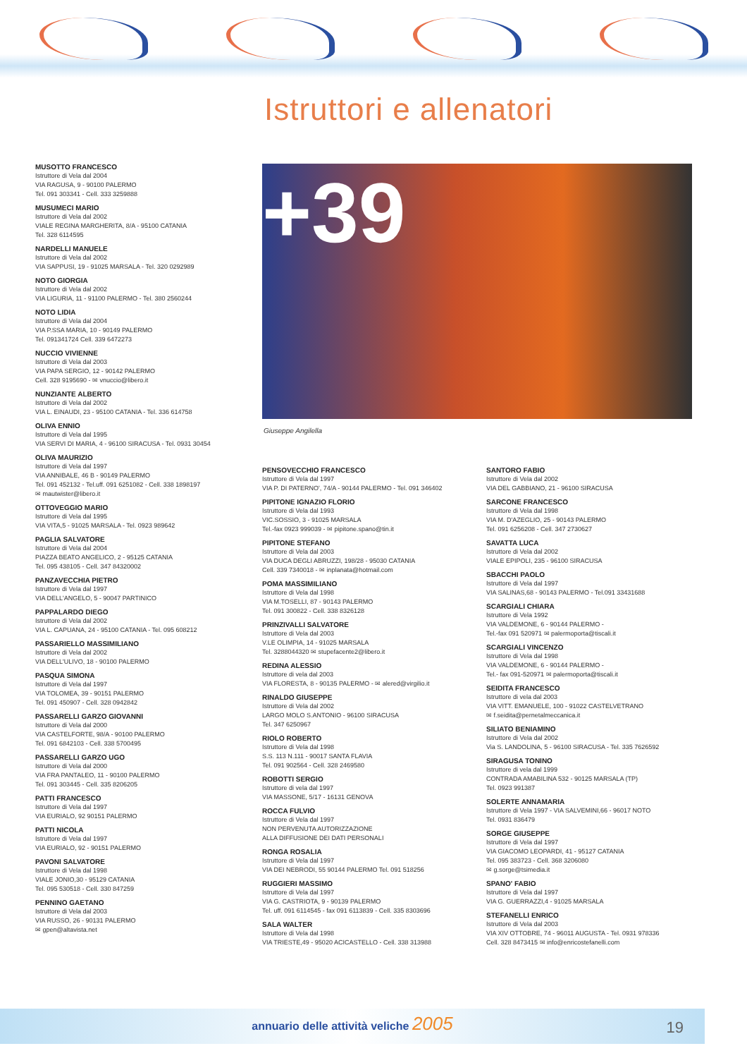Istruttori e allenatori
MUSOTTO FRANCESCO
Istruttore di Vela dal 2004
VIA RAGUSA, 9 - 90100 PALERMO
Tel. 091 303341 - Cell. 333 3259888
MUSUMECI MARIO
Istruttore di Vela dal 2002
VIALE REGINA MARGHERITA, 8/A - 95100 CATANIA
Tel. 328 6114595
NARDELLI MANUELE
Istruttore di Vela dal 2002
VIA SAPPUSI, 19 - 91025 MARSALA - Tel. 320 0292989
NOTO GIORGIA
Istruttore di Vela dal 2002
VIA LIGURIA, 11 - 91100 PALERMO - Tel. 380 2560244
NOTO LIDIA
Istruttore di Vela dal 2004
VIA P.SSA MARIA, 10 - 90149 PALERMO
Tel. 091341724 Cell. 339 6472273
NUCCIO VIVIENNE
Istruttore di Vela dal 2003
VIA PAPA SERGIO, 12 - 90142 PALERMO
Cell. 328 9195690 - ✉ vnuccio@libero.it
NUNZIANTE ALBERTO
Istruttore di Vela dal 2002
VIA L. EINAUDI, 23 - 95100 CATANIA - Tel. 336 614758
OLIVA ENNIO
Istruttore di Vela dal 1995
VIA SERVI DI MARIA, 4 - 96100 SIRACUSA - Tel. 0931 30454
OLIVA MAURIZIO
Istruttore di Vela dal 1997
VIA ANNIBALE, 46 B - 90149 PALERMO
Tel. 091 452132 - Tel.uff. 091 6251082 - Cell. 338 1898197
✉ mautwister@libero.it
OTTOVEGGIO MARIO
Istruttore di Vela dal 1995
VIA VITA,5 - 91025 MARSALA - Tel. 0923 989642
PAGLIA SALVATORE
Istruttore di Vela dal 2004
PIAZZA BEATO ANGELICO, 2 - 95125 CATANIA
Tel. 095 438105 - Cell. 347 84320002
PANZAVECCHIA PIETRO
Istruttore di Vela dal 1997
VIA DELL'ANGELO, 5 - 90047 PARTINICO
PAPPALARDO DIEGO
Istruttore di Vela dal 2002
VIA L. CAPUANA, 24 - 95100 CATANIA - Tel. 095 608212
PASSARIELLO MASSIMILIANO
Istruttore di Vela dal 2002
VIA DELL'ULIVO, 18 - 90100 PALERMO
PASQUA SIMONA
Istruttore di Vela dal 1997
VIA TOLOMEA, 39 - 90151 PALERMO
Tel. 091 450907 - Cell. 328 0942842
PASSARELLI GARZO GIOVANNI
Istruttore di Vela dal 2000
VIA CASTELFORTE, 98/A - 90100 PALERMO
Tel. 091 6842103 - Cell. 338 5700495
PASSARELLI GARZO UGO
Istruttore di Vela dal 2000
VIA FRA PANTALEO, 11 - 90100 PALERMO
Tel. 091 303445 - Cell. 335 8206205
PATTI FRANCESCO
Istruttore di Vela dal 1997
VIA EURIALO, 92 90151 PALERMO
PATTI NICOLA
Istruttore di Vela dal 1997
VIA EURIALO, 92 - 90151 PALERMO
PAVONI SALVATORE
Istruttore di Vela dal 1998
VIALE JONIO,30 - 95129 CATANIA
Tel. 095 530518 - Cell. 330 847259
PENNINO GAETANO
Istruttore di Vela dal 2003
VIA RUSSO, 26 - 90131 PALERMO
✉ gpen@altavista.net
+39
Giuseppe Angilella
PENSOVECCHIO FRANCESCO
Istruttore di Vela dal 1997
VIA P. DI PATERNO', 74/A - 90144 PALERMO - Tel. 091 346402
PIPITONE IGNAZIO FLORIO
Istruttore di Vela dal 1993
VIC.SOSSIO, 3 - 91025 MARSALA
Tel.-fax 0923 999039 - ✉ pipitone.spano@tin.it
PIPITONE STEFANO
Istruttore di Vela dal 2003
VIA DUCA DEGLI ABRUZZI, 198/28 - 95030 CATANIA
Cell. 339 7340018 - ✉ inplanata@hotmail.com
POMA MASSIMILIANO
Istruttore di Vela dal 1998
VIA M.TOSELLI, 87 - 90143 PALERMO
Tel. 091 300822 - Cell. 338 8326128
PRINZIVALLI SALVATORE
Istruttore di Vela dal 2003
V.LE OLIMPIA, 14 - 91025 MARSALA
Tel. 3288044320 ✉ stupefacente2@libero.it
REDINA ALESSIO
Istruttore di vela dal 2003
VIA FLORESTA, 8 - 90135 PALERMO - ✉ alered@virgilio.it
RINALDO GIUSEPPE
Istruttore di Vela dal 2002
LARGO MOLO S.ANTONIO - 96100 SIRACUSA
Tel. 347 6250967
RIOLO ROBERTO
Istruttore di Vela dal 1998
S.S. 113 N.111 - 90017 SANTA FLAVIA
Tel. 091 902564 - Cell. 328 2469580
ROBOTTI SERGIO
Istruttore di vela dal 1997
VIA MASSONE, 5/17 - 16131 GENOVA
ROCCA FULVIO
Istruttore di Vela dal 1997
NON PERVENUTA AUTORIZZAZIONE
ALLA DIFFUSIONE DEI DATI PERSONALI
RONGA ROSALIA
Istruttore di Vela dal 1997
VIA DEI NEBRODI, 55 90144 PALERMO Tel. 091 518256
RUGGIERI MASSIMO
Istruttore di Vela dal 1997
VIA G. CASTRIOTA, 9 - 90139 PALERMO
Tel. uff. 091 6114545 - fax 091 6113839 - Cell. 335 8303696
SALA WALTER
Istruttore di Vela dal 1998
VIA TRIESTE,49 - 95020 ACICASTELLO - Cell. 338 313988
SANTORO FABIO
Istruttore di Vela dal 2002
VIA DEL GABBIANO, 21 - 96100 SIRACUSA
SARCONE FRANCESCO
Istruttore di Vela dal 1998
VIA M. D'AZEGLIO, 25 - 90143 PALERMO
Tel. 091 6256208 - Cell. 347 2730627
SAVATTA LUCA
Istruttore di Vela dal 2002
VIALE EPIPOLI, 235 - 96100 SIRACUSA
SBACCHI PAOLO
Istruttore di Vela dal 1997
VIA SALINAS,68 - 90143 PALERMO - Tel.091 33431688
SCARGIALI CHIARA
Istruttore di Vela 1992
VIA VALDEMONE, 6 - 90144 PALERMO -
Tel.-fax 091 520971 ✉ palermoporta@tiscali.it
SCARGIALI VINCENZO
Istruttore di Vela dal 1998
VIA VALDEMONE, 6 - 90144 PALERMO -
Tel.- fax 091-520971 ✉ palermoporta@tiscali.it
SEIDITA FRANCESCO
Istruttore di vela dal 2003
VIA VITT. EMANUELE, 100 - 91022 CASTELVETRANO
✉ f.seidita@pernetalmeccanica.it
SILIATO BENIAMINO
Istruttore di Vela dal 2002
Via S. LANDOLINA, 5 - 96100 SIRACUSA - Tel. 335 7626592
SIRAGUSA TONINO
Istruttore di vela dal 1999
CONTRADA AMABILINA 532 - 90125 MARSALA (TP)
Tel. 0923 991387
SOLERTE ANNAMARIA
Istruttore di Vela 1997 - VIA SALVEMINI,66 - 96017 NOTO
Tel. 0931 836479
SORGE GIUSEPPE
Istruttore di Vela dal 1997
VIA GIACOMO LEOPARDI, 41 - 95127 CATANIA
Tel. 095 383723 - Cell. 368 3206080
✉ g.sorge@tsimedia.it
SPANO' FABIO
Istruttore di Vela dal 1997
VIA G. GUERRAZZI,4 - 91025 MARSALA
STEFANELLI ENRICO
Istruttore di Vela dal 2003
VIA XIV OTTOBRE, 74 - 96011 AUGUSTA - Tel. 0931 978336
Cell. 328 8473415 ✉ info@enricostefanelli.com
annuario delle attività veliche 2005
19